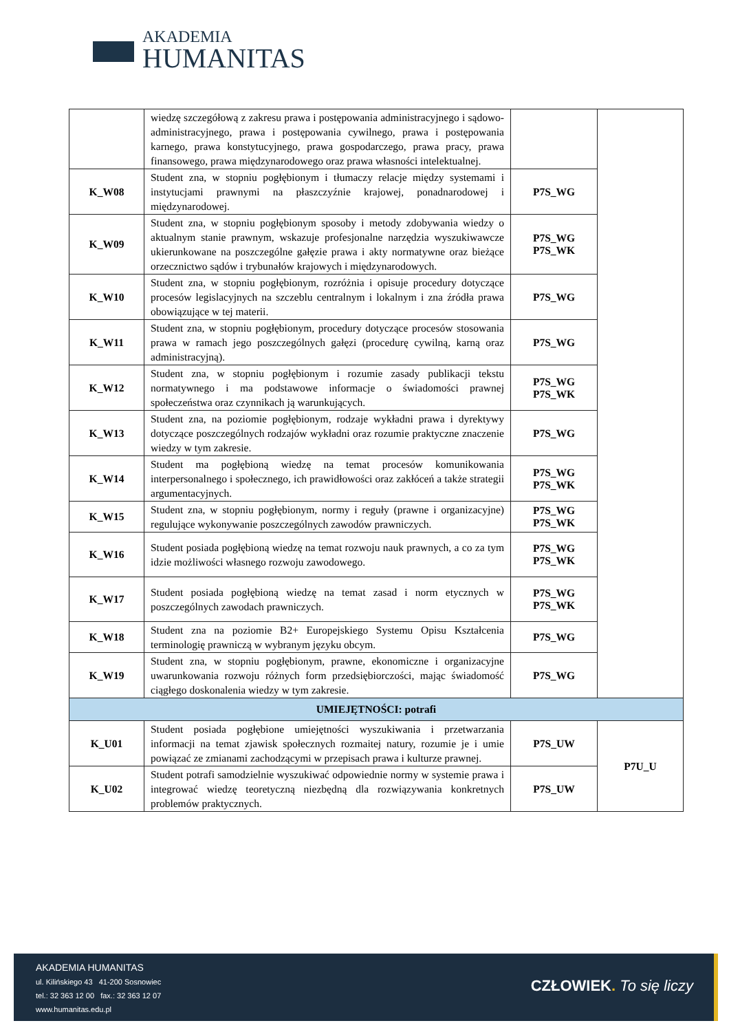AKADEMIA
HUMANITAS
| | wiedzę szczegółową z zakresu prawa i postępowania administracyjnego i sądowo-administracyjnego, prawa i postępowania cywilnego, prawa i postępowania karnego, prawa konstytucyjnego, prawa gospodarczego, prawa pracy, prawa finansowego, prawa międzynarodowego oraz prawa własności intelektualnej. | | |
| K_W08 | Student zna, w stopniu pogłębionym i tłumaczy relacje między systemami i instytucjami prawnymi na płaszczyźnie krajowej, ponadnarodowej i międzynarodowej. | P7S_WG | |
| K_W09 | Student zna, w stopniu pogłębionym sposoby i metody zdobywania wiedzy o aktualnym stanie prawnym, wskazuje profesjonalne narzędzia wyszukiwawcze ukierunkowane na poszczególne gałęzie prawa i akty normatywne oraz bieżące orzecznictwo sądów i trybunałów krajowych i międzynarodowych. | P7S_WG P7S_WK | |
| K_W10 | Student zna, w stopniu pogłębionym, rozróżnia i opisuje procedury dotyczące procesów legislacyjnych na szczeblu centralnym i lokalnym i zna źródła prawa obowiązujące w tej materii. | P7S_WG | |
| K_W11 | Student zna, w stopniu pogłębionym, procedury dotyczące procesów stosowania prawa w ramach jego poszczególnych gałęzi (procedurę cywilną, karną oraz administracyjną). | P7S_WG | |
| K_W12 | Student zna, w stopniu pogłębionym i rozumie zasady publikacji tekstu normatywnego i ma podstawowe informacje o świadomości prawnej społeczeństwa oraz czynnikach ją warunkujących. | P7S_WG P7S_WK | |
| K_W13 | Student zna, na poziomie pogłębionym, rodzaje wykładni prawa i dyrektywy dotyczące poszczególnych rodzajów wykładni oraz rozumie praktyczne znaczenie wiedzy w tym zakresie. | P7S_WG | |
| K_W14 | Student ma pogłębioną wiedzę na temat procesów komunikowania interpersonalnego i społecznego, ich prawidłowości oraz zakłóceń a także strategii argumentacyjnych. | P7S_WG P7S_WK | |
| K_W15 | Student zna, w stopniu pogłębionym, normy i reguły (prawne i organizacyjne) regulujące wykonywanie poszczególnych zawodów prawniczych. | P7S_WG P7S_WK | |
| K_W16 | Student posiada pogłębioną wiedzę na temat rozwoju nauk prawnych, a co za tym idzie możliwości własnego rozwoju zawodowego. | P7S_WG P7S_WK | |
| K_W17 | Student posiada pogłębioną wiedzę na temat zasad i norm etycznych w poszczególnych zawodach prawniczych. | P7S_WG P7S_WK | |
| K_W18 | Student zna na poziomie B2+ Europejskiego Systemu Opisu Kształcenia terminologię prawniczą w wybranym języku obcym. | P7S_WG | |
| K_W19 | Student zna, w stopniu pogłębionym, prawne, ekonomiczne i organizacyjne uwarunkowania rozwoju różnych form przedsiębiorczości, mając świadomość ciągłego doskonalenia wiedzy w tym zakresie. | P7S_WG | |
| UMIEJĘTNOŚCI: potrafi | | | |
| K_U01 | Student posiada pogłębione umiejętności wyszukiwania i przetwarzania informacji na temat zjawisk społecznych rozmaitej natury, rozumie je i umie powiązać ze zmianami zachodzącymi w przepisach prawa i kulturze prawnej. | P7S_UW | P7U_U |
| K_U02 | Student potrafi samodzielnie wyszukiwać odpowiednie normy w systemie prawa i integrować wiedzę teoretyczną niezbędną dla rozwiązywania konkretnych problemów praktycznych. | P7S_UW | |
AKADEMIA HUMANITAS
ul. Kilińskiego 43 41-200 Sosnowiec
tel.: 32 363 12 00 fax.: 32 363 12 07
www.humanitas.edu.pl
CZŁOWIEK. To się liczy